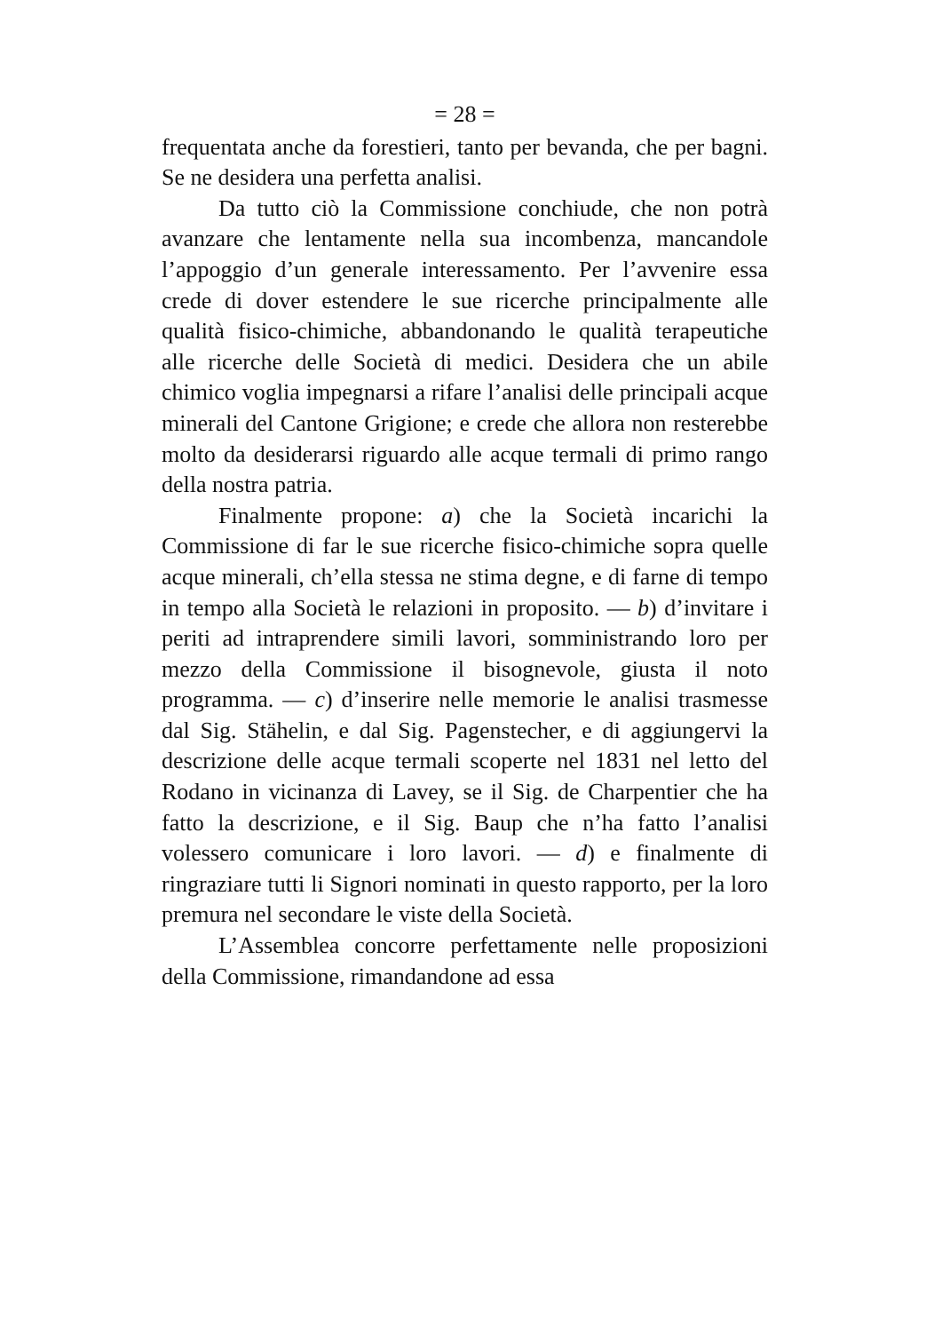= 28 =
frequentata anche da forestieri, tanto per bevanda, che per bagni. Se ne desidera una perfetta analisi.
Da tutto ciò la Commissione conchiude, che non potrà avanzare che lentamente nella sua incombenza, mancandole l’appoggio d’un generale interessamento. Per l’avvenire essa crede di dover estendere le sue ricerche principalmente alle qualità fisico-chimiche, abbandonando le qualità terapeutiche alle ricerche delle Società di medici. Desidera che un abile chimico voglia impegnarsi a rifare l’analisi delle principali acque minerali del Cantone Grigione; e crede che allora non resterebbe molto da desiderarsi riguardo alle acque termali di primo rango della nostra patria.
Finalmente propone: a) che la Società incarichi la Commissione di far le sue ricerche fisico-chimiche sopra quelle acque minerali, ch’ella stessa ne stima degne, e di farne di tempo in tempo alla Società le relazioni in proposito. — b) d’invitare i periti ad intraprendere simili lavori, somministrando loro per mezzo della Commissione il bisognevole, giusta il noto programma. — c) d’inserire nelle memorie le analisi trasmesse dal Sig. Stähelin, e dal Sig. Pagenstecher, e di aggiungervi la descrizione delle acque termali scoperte nel 1831 nel letto del Rodano in vicinanza di Lavey, se il Sig. de Charpentier che ha fatto la descrizione, e il Sig. Baup che n’ha fatto l’analisi volessero comunicare i loro lavori. — d) e finalmente di ringraziare tutti li Signori nominati in questo rapporto, per la loro premura nel secondare le viste della Società.
L’Assemblea concorre perfettamente nelle proposizioni della Commissione, rimandandone ad essa